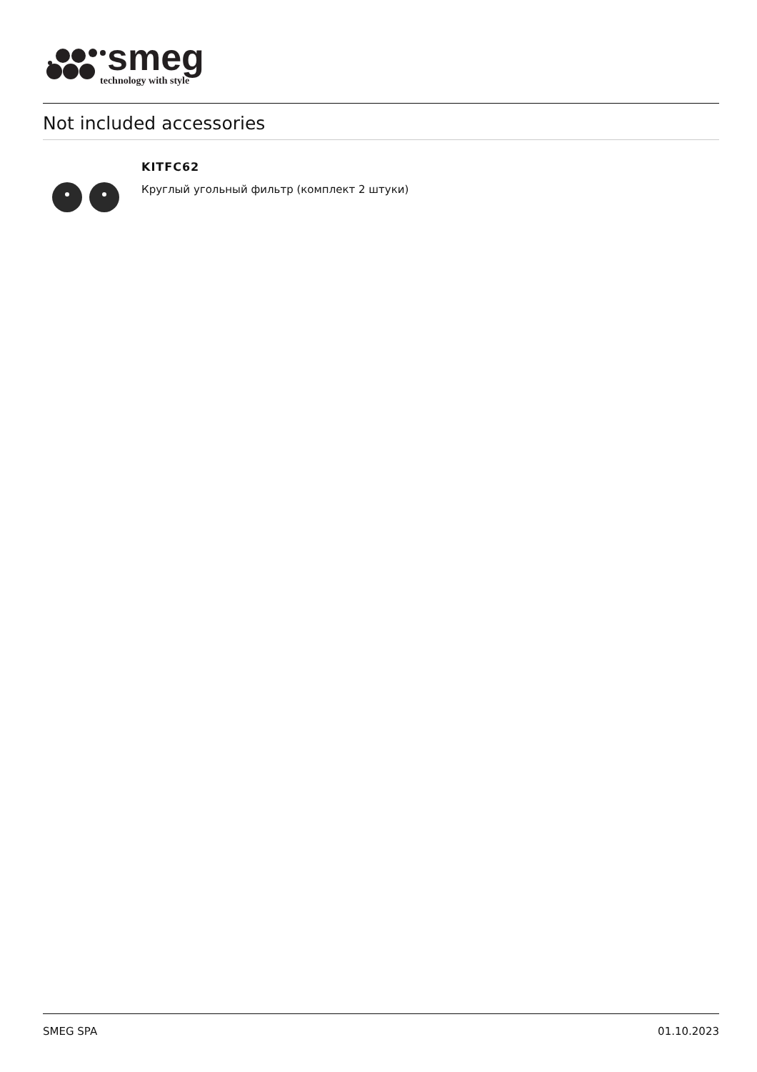smeg
technology with style
Not included accessories
KITFC62
Круглый угольный фильтр (комплект 2 штуки)
SMEG SPA 01.10.2023